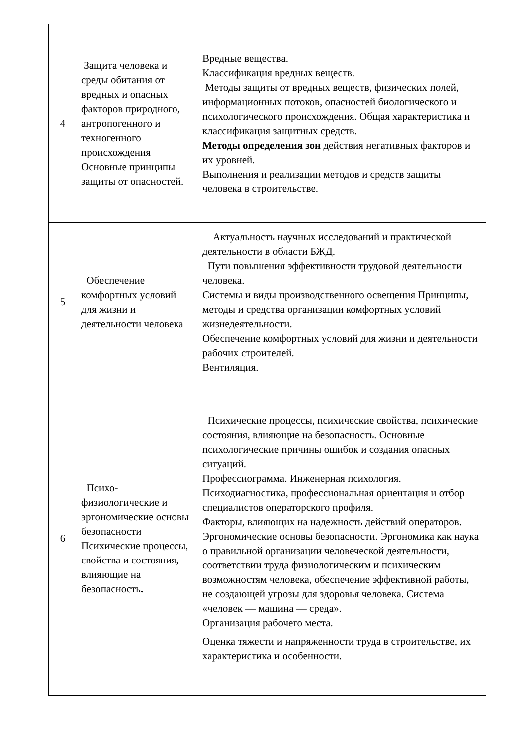| 4 | Защита человека и среды обитания от вредных и опасных факторов природного, антропогенного и техногенного происхождения Основные принципы защиты от опасностей. | Вредные вещества. Классификация вредных веществ. Методы защиты от вредных веществ, физических полей, информационных потоков, опасностей биологического и психологического происхождения. Общая характеристика и классификация защитных средств. Методы определения зон действия негативных факторов и их уровней. Выполнения и реализации методов и средств защиты человека в строительстве. |
| 5 | Обеспечение комфортных условий для жизни и деятельности человека | Актуальность научных исследований и практической деятельности в области БЖД. Пути повышения эффективности трудовой деятельности человека. Системы и виды производственного освещения Принципы, методы и средства организации комфортных условий жизнедеятельности. Обеспечение комфортных условий для жизни и деятельности рабочих строителей. Вентиляция. |
| 6 | Психо-физиологические и эргономические основы безопасности Психические процессы, свойства и состояния, влияющие на безопасность . | Психические процессы, психические свойства, психические состояния, влияющие на безопасность. Основные психологические причины ошибок и создания опасных ситуаций. Профессиограмма. Инженерная психология. Психодиагностика, профессиональная ориентация и отбор специалистов операторского профиля. Факторы, влияющих на надежность действий операторов. Эргономические основы безопасности. Эргономика как наука о правильной организации человеческой деятельности, соответствии труда физиологическим и психическим возможностям человека, обеспечение эффективной работы, не создающей угрозы для здоровья человека. Система «человек — машина — среда». Организация рабочего места. Оценка тяжести и напряженности труда в строительстве, их характеристика и особенности. |